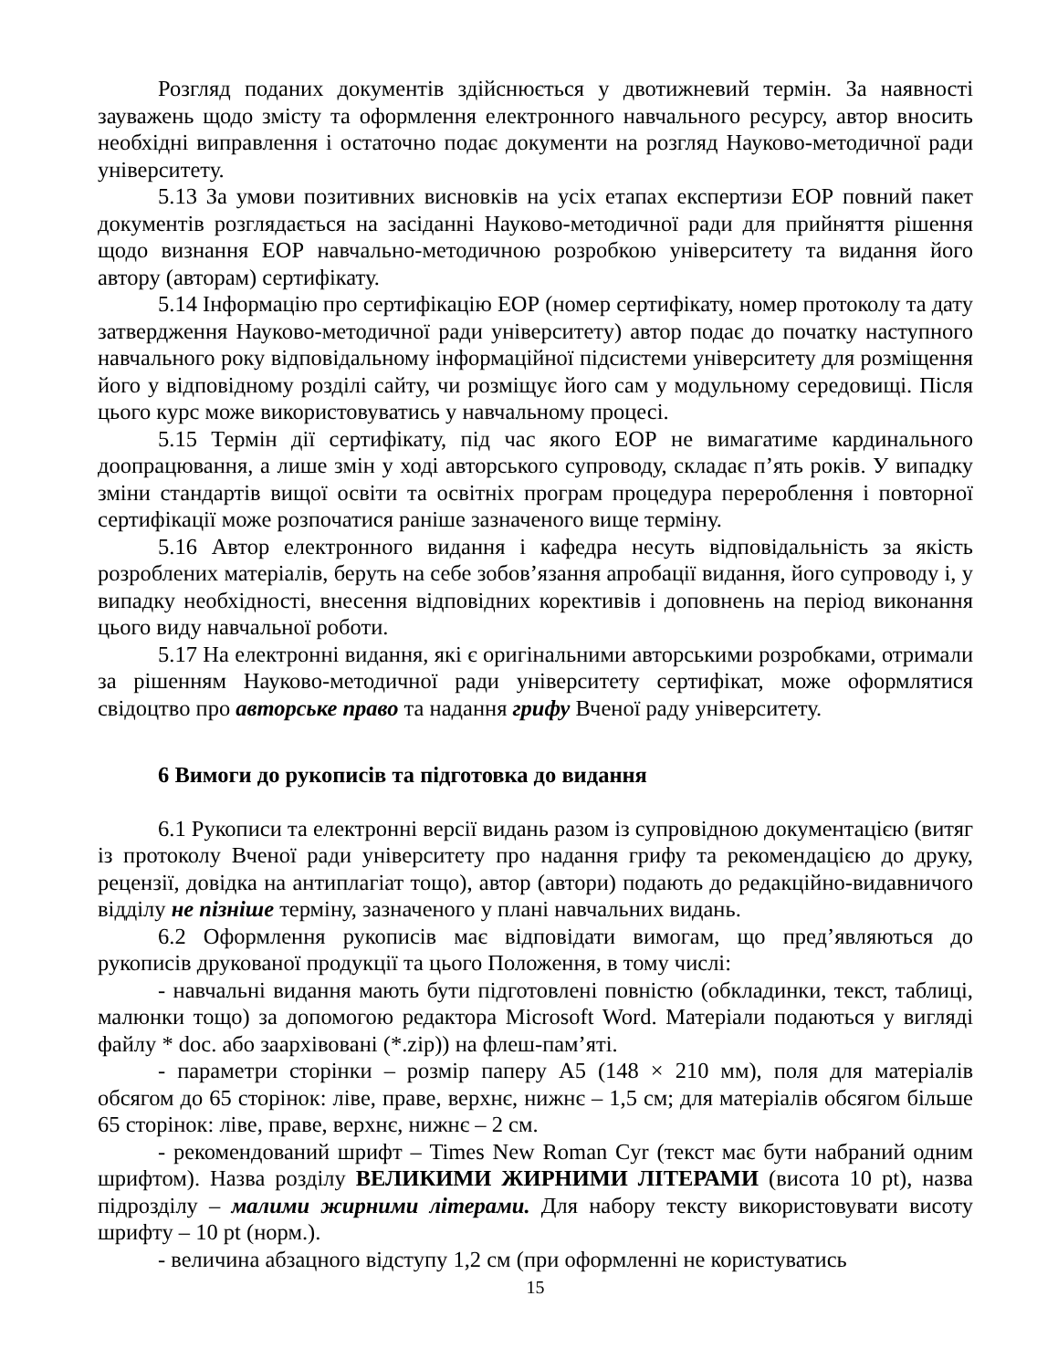Розгляд поданих документів здійснюється у двотижневий термін. За наявності зауважень щодо змісту та оформлення електронного навчального ресурсу, автор вносить необхідні виправлення і остаточно подає документи на розгляд Науково-методичної ради університету.
5.13 За умови позитивних висновків на усіх етапах експертизи ЕОР повний пакет документів розглядається на засіданні Науково-методичної ради для прийняття рішення щодо визнання ЕОР навчально-методичною розробкою університету та видання його автору (авторам) сертифікату.
5.14 Інформацію про сертифікацію ЕОР (номер сертифікату, номер протоколу та дату затвердження Науково-методичної ради університету) автор подає до початку наступного навчального року відповідальному інформаційної підсистеми університету для розміщення його у відповідному розділі сайту, чи розміщує його сам у модульному середовищі. Після цього курс може використовуватись у навчальному процесі.
5.15 Термін дії сертифікату, під час якого ЕОР не вимагатиме кардинального доопрацювання, а лише змін у ході авторського супроводу, складає п’ять років. У випадку зміни стандартів вищої освіти та освітніх програм процедура перероблення і повторної сертифікації може розпочатися раніше зазначеного вище терміну.
5.16 Автор електронного видання і кафедра несуть відповідальність за якість розроблених матеріалів, беруть на себе зобов’язання апробації видання, його супроводу і, у випадку необхідності, внесення відповідних корективів і доповнень на період виконання цього виду навчальної роботи.
5.17 На електронні видання, які є оригінальними авторськими розробками, отримали за рішенням Науково-методичної ради університету сертифікат, може оформлятися свідоцтво про авторське право та надання грифу Вченої раду університету.
6 Вимоги до рукописів та підготовка до видання
6.1 Рукописи та електронні версії видань разом із супровідною документацією (витяг із протоколу Вченої ради університету про надання грифу та рекомендацією до друку, рецензії, довідка на антиплагіат тощо), автор (автори) подають до редакційно-видавничого відділу не пізніше терміну, зазначеного у плані навчальних видань.
6.2 Оформлення рукописів має відповідати вимогам, що пред’являються до рукописів друкованої продукції та цього Положення, в тому числі:
- навчальні видання мають бути підготовлені повністю (обкладинки, текст, таблиці, малюнки тощо) за допомогою редактора Microsoft Word. Матеріали подаються у вигляді файлу * doc. або заархівовані (*.zip)) на флеш-пам’яті.
- параметри сторінки – розмір паперу А5 (148 × 210 мм), поля для матеріалів обсягом до 65 сторінок: ліве, праве, верхнє, нижнє – 1,5 см; для матеріалів обсягом більше 65 сторінок: ліве, праве, верхнє, нижнє – 2 см.
- рекомендований шрифт – Times New Roman Cyr (текст має бути набраний одним шрифтом). Назва розділу ВЕЛИКИМИ ЖИРНИМИ ЛІТЕРАМИ (висота 10 pt), назва підрозділу – малими жирними літерами. Для набору тексту використовувати висоту шрифту – 10 pt (норм.).
- величина абзацного відступу 1,2 см (при оформленні не користуватись
15